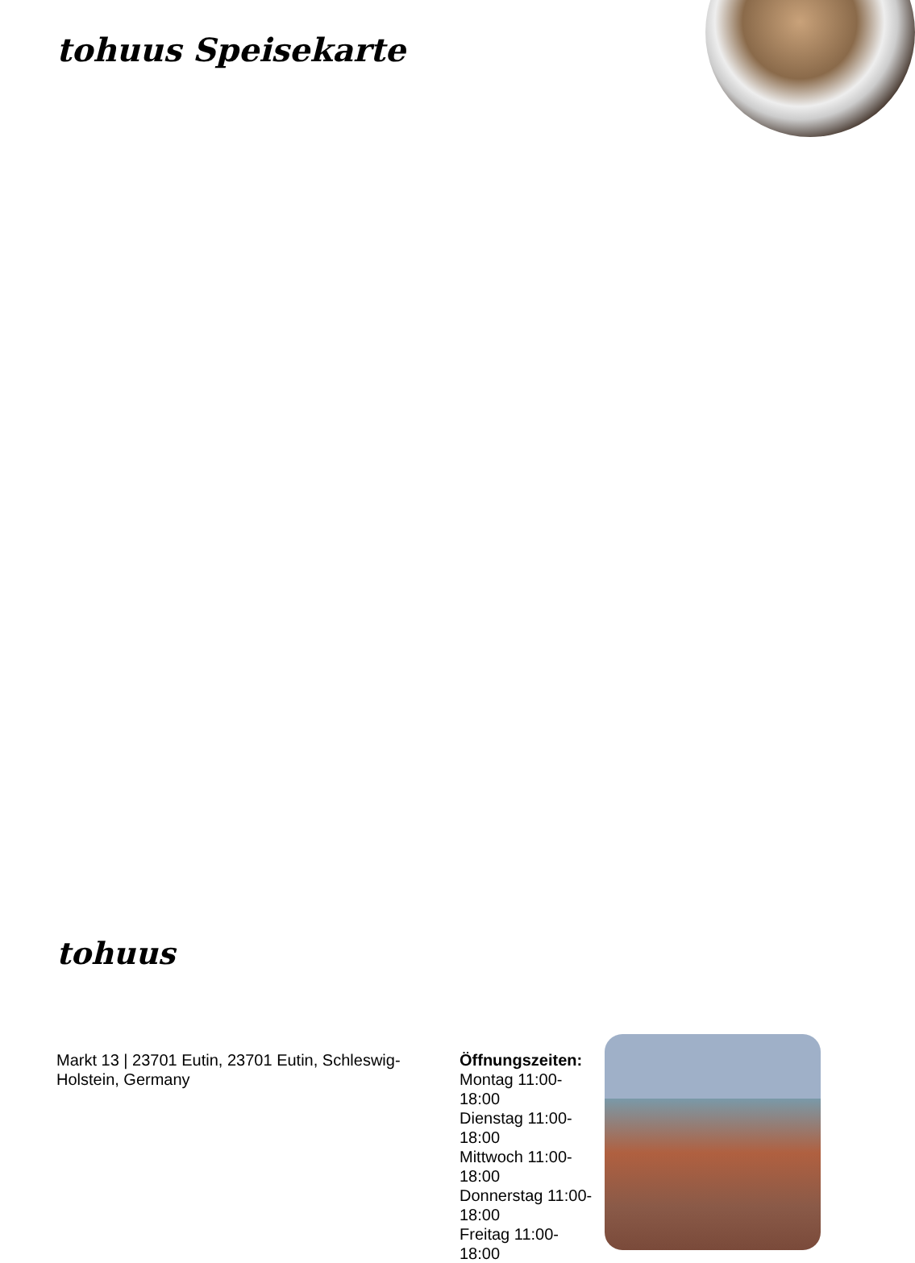tohuus Speisekarte
tohuus
Markt 13 | 23701 Eutin, 23701 Eutin, Schleswig-Holstein, Germany
Öffnungszeiten:
Montag 11:00-
18:00
Dienstag 11:00-
18:00
Mittwoch 11:00-
18:00
Donnerstag 11:00-
18:00
Freitag 11:00-
18:00